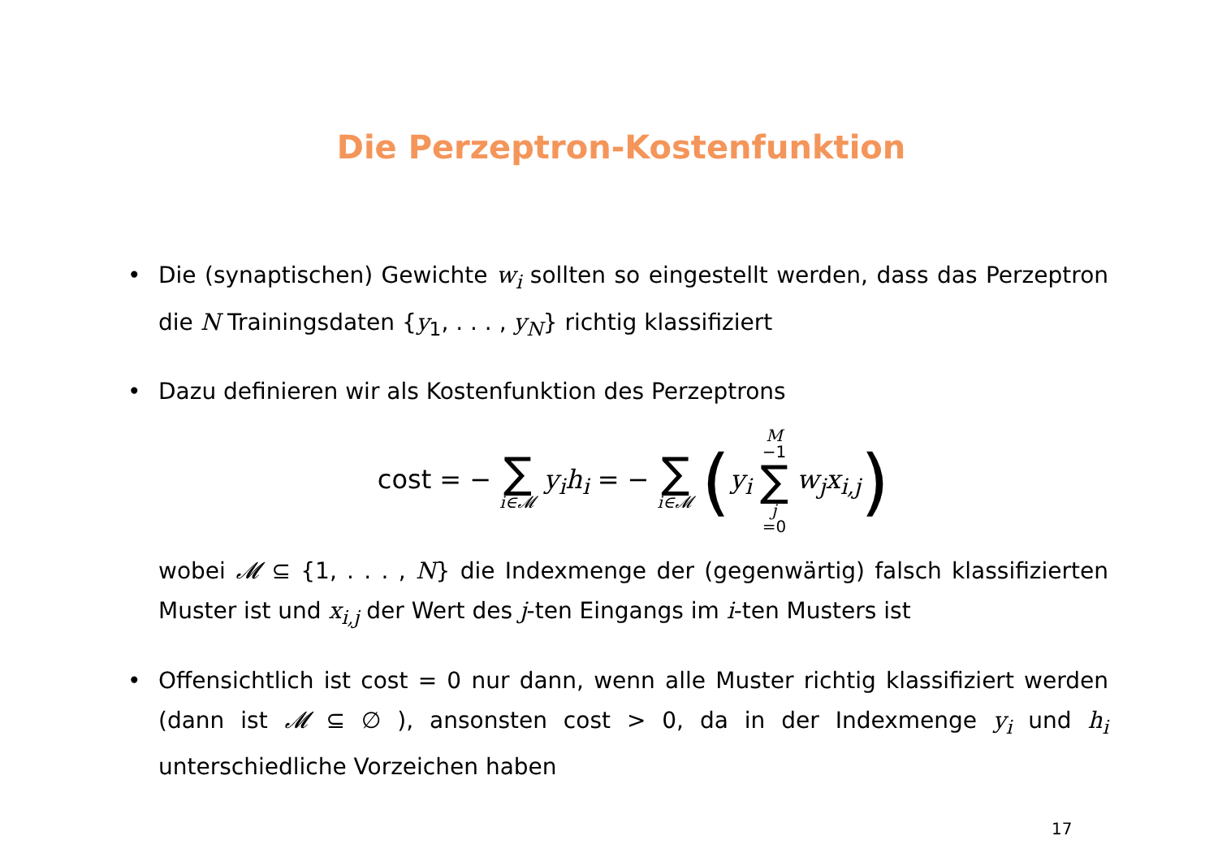Die Perzeptron-Kostenfunktion
• Die (synaptischen) Gewichte w<sub>i</sub> sollten so eingestellt werden, dass das Perzeptron die N Trainingsdaten {y<sub>1</sub>, . . . , y<sub>N</sub>} richtig klassifiziert
• Dazu definieren wir als Kostenfunktion des Perzeptrons
cost = − ∑ i∈𝓜 y<sub>i</sub>h<sub>i</sub> = − ∑ i∈𝓜 (y<sub>i</sub> M −1 ∑ j =0 w<sub>j</sub>x<sub>i,j</sub>)
wobei 𝓜 ⊆ {1, . . . , N} die Indexmenge der (gegenwärtig) falsch klassifizierten Muster ist und x<sub>i,j</sub> der Wert des j-ten Eingangs im i-ten Musters ist
• Offensichtlich ist cost = 0 nur dann, wenn alle Muster richtig klassifiziert werden (dann ist 𝓜 ⊆ ∅ ), ansonsten cost > 0, da in der Indexmenge y<sub>i</sub> und h<sub>i</sub> unterschiedliche Vorzeichen haben
17